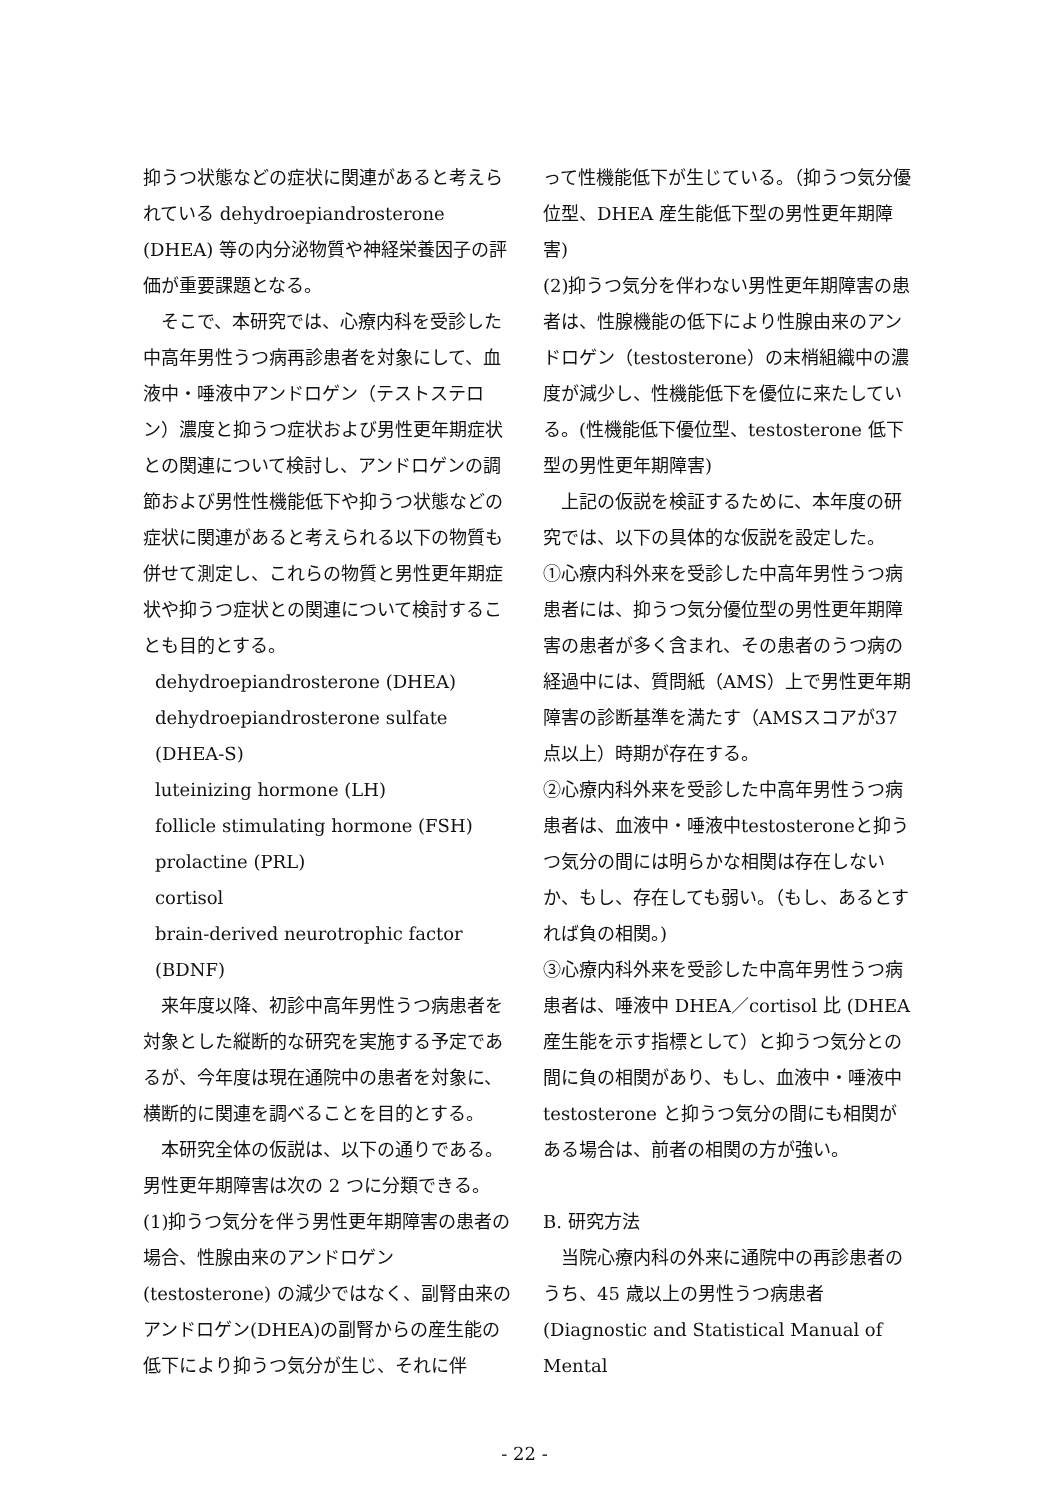抑うつ状態などの症状に関連があると考えられている dehydroepiandrosterone (DHEA) 等の内分泌物質や神経栄養因子の評価が重要課題となる。
そこで、本研究では、心療内科を受診した中高年男性うつ病再診患者を対象にして、血液中・唾液中アンドロゲン（テストステロン）濃度と抑うつ症状および男性更年期症状との関連について検討し、アンドロゲンの調節および男性性機能低下や抑うつ状態などの症状に関連があると考えられる以下の物質も併せて測定し、これらの物質と男性更年期症状や抑うつ症状との関連について検討することも目的とする。
dehydroepiandrosterone (DHEA)
dehydroepiandrosterone sulfate (DHEA-S)
luteinizing hormone (LH)
follicle stimulating hormone (FSH)
prolactine (PRL)
cortisol
brain-derived neurotrophic factor (BDNF)
来年度以降、初診中高年男性うつ病患者を対象とした縦断的な研究を実施する予定であるが、今年度は現在通院中の患者を対象に、横断的に関連を調べることを目的とする。
本研究全体の仮説は、以下の通りである。男性更年期障害は次の 2 つに分類できる。
(1)抑うつ気分を伴う男性更年期障害の患者の場合、性腺由来のアンドロゲン (testosterone) の減少ではなく、副腎由来のアンドロゲン(DHEA)の副腎からの産生能の低下により抑うつ気分が生じ、それに伴
って性機能低下が生じている。（抑うつ気分優位型、DHEA 産生能低下型の男性更年期障害)
(2)抑うつ気分を伴わない男性更年期障害の患者は、性腺機能の低下により性腺由来のアンドロゲン（testosterone）の末梢組織中の濃度が減少し、性機能低下を優位に来たしている。(性機能低下優位型、testosterone 低下型の男性更年期障害)
上記の仮説を検証するために、本年度の研究では、以下の具体的な仮説を設定した。
①心療内科外来を受診した中高年男性うつ病患者には、抑うつ気分優位型の男性更年期障害の患者が多く含まれ、その患者のうつ病の経過中には、質問紙（AMS）上で男性更年期障害の診断基準を満たす（AMSスコアが37点以上）時期が存在する。
②心療内科外来を受診した中高年男性うつ病患者は、血液中・唾液中testosteroneと抑うつ気分の間には明らかな相関は存在しないか、もし、存在しても弱い。（もし、あるとすれば負の相関。)
③心療内科外来を受診した中高年男性うつ病患者は、唾液中 DHEA／cortisol 比 (DHEA 産生能を示す指標として）と抑うつ気分との間に負の相関があり、もし、血液中・唾液中 testosterone と抑うつ気分の間にも相関がある場合は、前者の相関の方が強い。
B. 研究方法
当院心療内科の外来に通院中の再診患者のうち、45 歳以上の男性うつ病患者 (Diagnostic and Statistical Manual of Mental
- 22 -